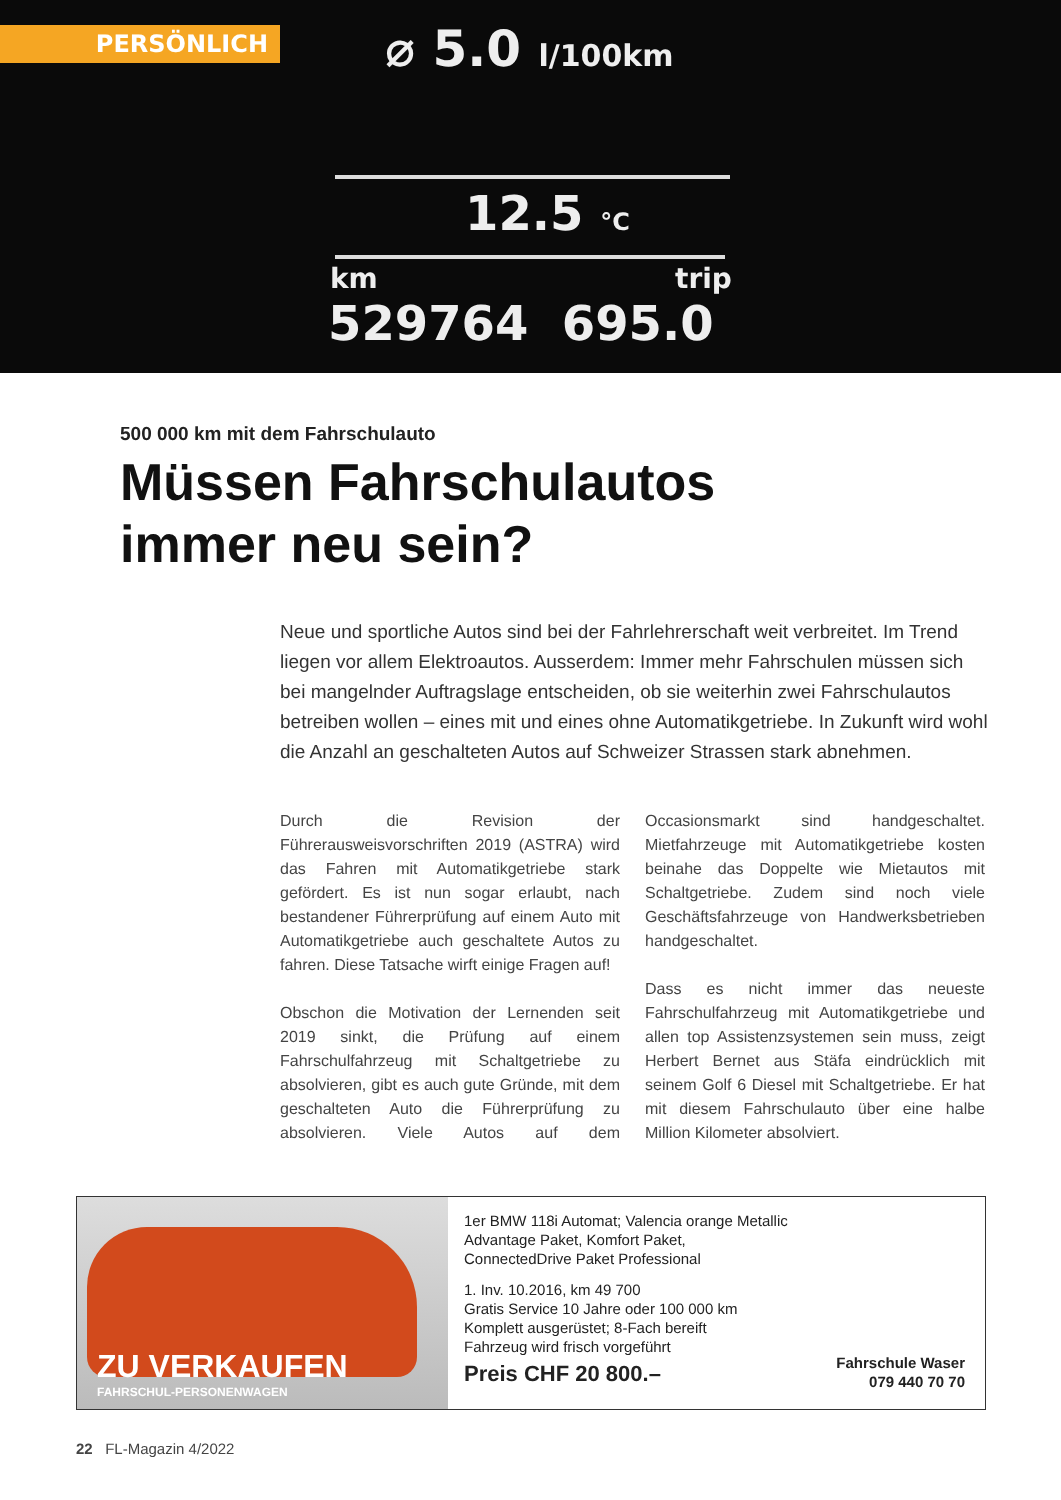PERSÖNLICH ⌀ 5.0 l/100km
12.5 °C
km trip
529764 695.0
500 000 km mit dem Fahrschulauto
Müssen Fahrschulautos
immer neu sein?
Neue und sportliche Autos sind bei der Fahrlehrerschaft weit verbreitet. Im Trend liegen vor allem Elektroautos. Ausserdem: Immer mehr Fahrschulen müssen sich bei mangelnder Auftragslage entscheiden, ob sie weiterhin zwei Fahrschulautos betreiben wollen – eines mit und eines ohne Automatikgetriebe. In Zukunft wird wohl die Anzahl an geschalteten Autos auf Schweizer Strassen stark abnehmen.
Durch die Revision der Führerausweisvorschriften 2019 (ASTRA) wird das Fahren mit Automatikgetriebe stark gefördert. Es ist nun sogar erlaubt, nach bestandener Führerprüfung auf einem Auto mit Automatikgetriebe auch geschaltete Autos zu fahren. Diese Tatsache wirft einige Fragen auf!
Obschon die Motivation der Lernenden seit 2019 sinkt, die Prüfung auf einem Fahrschulfahrzeug mit Schaltgetriebe zu absolvieren, gibt es auch gute Gründe, mit dem geschalteten Auto die Führerprüfung zu absolvieren. Viele Autos auf dem Occasionsmarkt sind handgeschaltet. Mietfahrzeuge mit Automatikgetriebe kosten beinahe das Doppelte wie Mietautos mit Schaltgetriebe. Zudem sind noch viele Geschäftsfahrzeuge von Handwerksbetrieben handgeschaltet.
Dass es nicht immer das neueste Fahrschulfahrzeug mit Automatikgetriebe und allen top Assistenzsystemen sein muss, zeigt Herbert Bernet aus Stäfa eindrücklich mit seinem Golf 6 Diesel mit Schaltgetriebe. Er hat mit diesem Fahrschulauto über eine halbe Million Kilometer absolviert.
ZU VERKAUFEN
FAHRSCHUL-PERSONENWAGEN
1er BMW 118i Automat; Valencia orange Metallic
Advantage Paket, Komfort Paket,
ConnectedDrive Paket Professional
1. Inv. 10.2016, km 49 700
Gratis Service 10 Jahre oder 100 000 km
Komplett ausgerüstet; 8-Fach bereift
Fahrzeug wird frisch vorgeführt
Preis CHF 20 800.–
Fahrschule Waser
079 440 70 70
22 FL-Magazin 4/2022